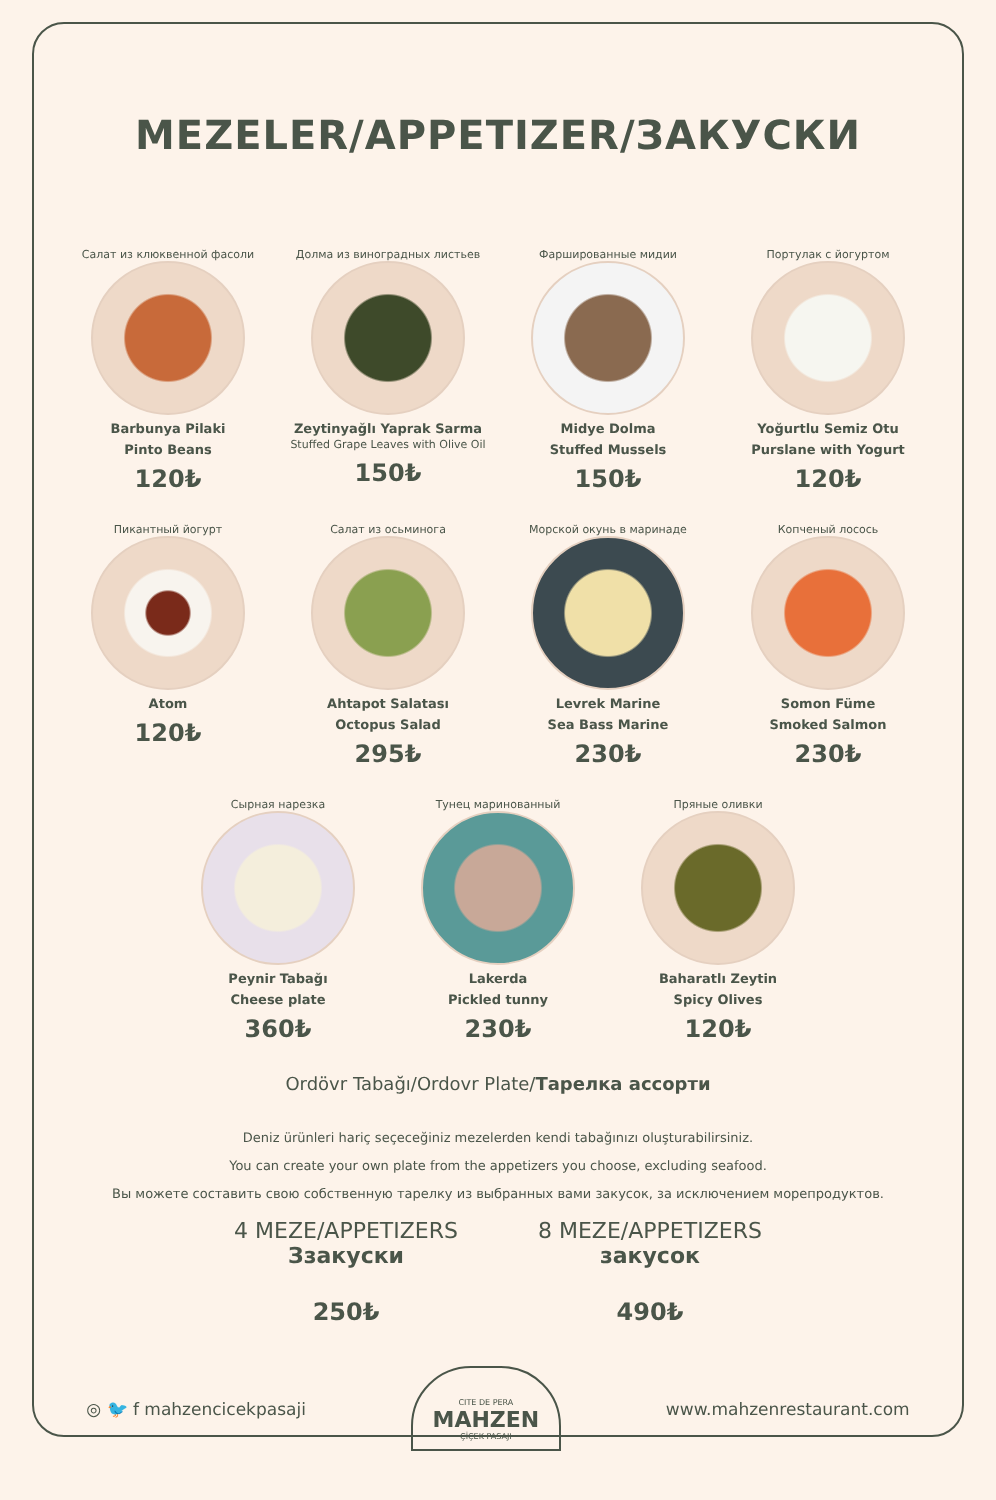MEZELER/APPETIZER/ЗАКУСКИ
Салат из клюквенной фасоли
Barbunya Pilaki
Pinto Beans
120₺
Долма из виноградных листьев
Zeytinyağlı Yaprak Sarma
Stuffed Grape Leaves with Olive Oil
150₺
Фаршированные мидии
Midye Dolma
Stuffed Mussels
150₺
Портулак с йогуртом
Yoğurtlu Semiz Otu
Purslane with Yogurt
120₺
Пикантный йогурт
Atom
120₺
Салат из осьминога
Ahtapot Salatası
Octopus Salad
295₺
Морской окунь в маринаде
Levrek Marine
Sea Bass Marine
230₺
Копченый лосось
Somon Füme
Smoked Salmon
230₺
Сырная нарезка
Peynir Tabağı
Cheese plate
360₺
Тунец маринованный
Lakerda
Pickled tunny
230₺
Пряные оливки
Baharatlı Zeytin
Spicy Olives
120₺
Ordövr Tabağı/Ordovr Plate/Тарелка ассорти
Deniz ürünleri hariç seçeceğiniz mezelerden kendi tabağınızı oluşturabilirsiniz.
You can create your own plate from the appetizers you choose, excluding seafood.
Вы можете составить свою собственную тарелку из выбранных вами закусок, за исключением морепродуктов.
4 MEZE/APPETIZERS
Ззакуски
250₺
8 MEZE/APPETIZERS
закусок
490₺
◎ 🐦 f mahzencicekpasaji CITE DE PERA
MAHZEN
ÇİÇEK PASAJI www.mahzenrestaurant.com